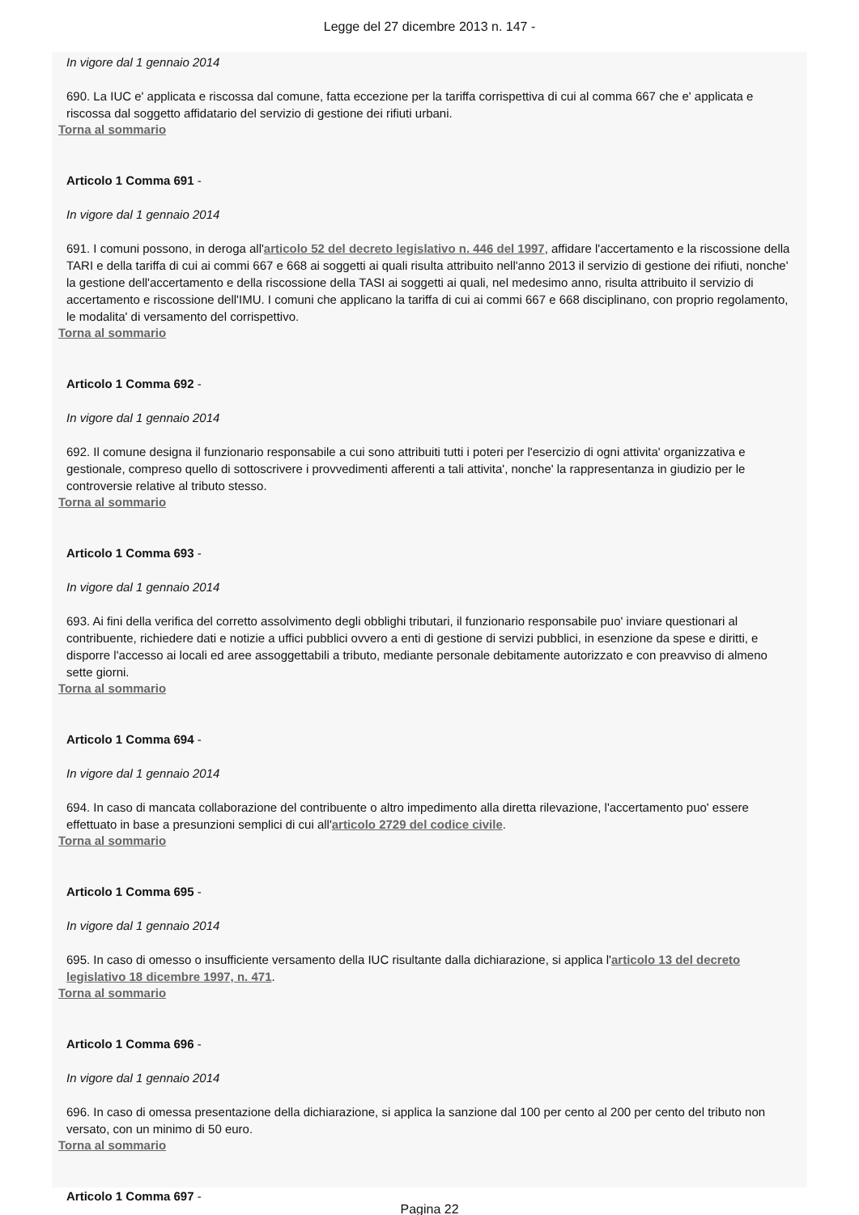Legge del 27 dicembre 2013 n. 147 -
In vigore dal 1 gennaio 2014
690. La IUC e' applicata e riscossa dal comune, fatta eccezione per la tariffa corrispettiva di cui al comma 667 che e' applicata e riscossa dal soggetto affidatario del servizio di gestione dei rifiuti urbani.
Torna al sommario
Articolo 1 Comma 691 -
In vigore dal 1 gennaio 2014
691. I comuni possono, in deroga all'articolo 52 del decreto legislativo n. 446 del 1997, affidare l'accertamento e la riscossione della TARI e della tariffa di cui ai commi 667 e 668 ai soggetti ai quali risulta attribuito nell'anno 2013 il servizio di gestione dei rifiuti, nonche' la gestione dell'accertamento e della riscossione della TASI ai soggetti ai quali, nel medesimo anno, risulta attribuito il servizio di accertamento e riscossione dell'IMU. I comuni che applicano la tariffa di cui ai commi 667 e 668 disciplinano, con proprio regolamento, le modalita' di versamento del corrispettivo.
Torna al sommario
Articolo 1 Comma 692 -
In vigore dal 1 gennaio 2014
692. Il comune designa il funzionario responsabile a cui sono attribuiti tutti i poteri per l'esercizio di ogni attivita' organizzativa e gestionale, compreso quello di sottoscrivere i provvedimenti afferenti a tali attivita', nonche' la rappresentanza in giudizio per le controversie relative al tributo stesso.
Torna al sommario
Articolo 1 Comma 693 -
In vigore dal 1 gennaio 2014
693. Ai fini della verifica del corretto assolvimento degli obblighi tributari, il funzionario responsabile puo' inviare questionari al contribuente, richiedere dati e notizie a uffici pubblici ovvero a enti di gestione di servizi pubblici, in esenzione da spese e diritti, e disporre l'accesso ai locali ed aree assoggettabili a tributo, mediante personale debitamente autorizzato e con preavviso di almeno sette giorni.
Torna al sommario
Articolo 1 Comma 694 -
In vigore dal 1 gennaio 2014
694. In caso di mancata collaborazione del contribuente o altro impedimento alla diretta rilevazione, l'accertamento puo' essere effettuato in base a presunzioni semplici di cui all'articolo 2729 del codice civile.
Torna al sommario
Articolo 1 Comma 695 -
In vigore dal 1 gennaio 2014
695. In caso di omesso o insufficiente versamento della IUC risultante dalla dichiarazione, si applica l'articolo 13 del decreto legislativo 18 dicembre 1997, n. 471.
Torna al sommario
Articolo 1 Comma 696 -
In vigore dal 1 gennaio 2014
696. In caso di omessa presentazione della dichiarazione, si applica la sanzione dal 100 per cento al 200 per cento del tributo non versato, con un minimo di 50 euro.
Torna al sommario
Articolo 1 Comma 697 -
Pagina 22